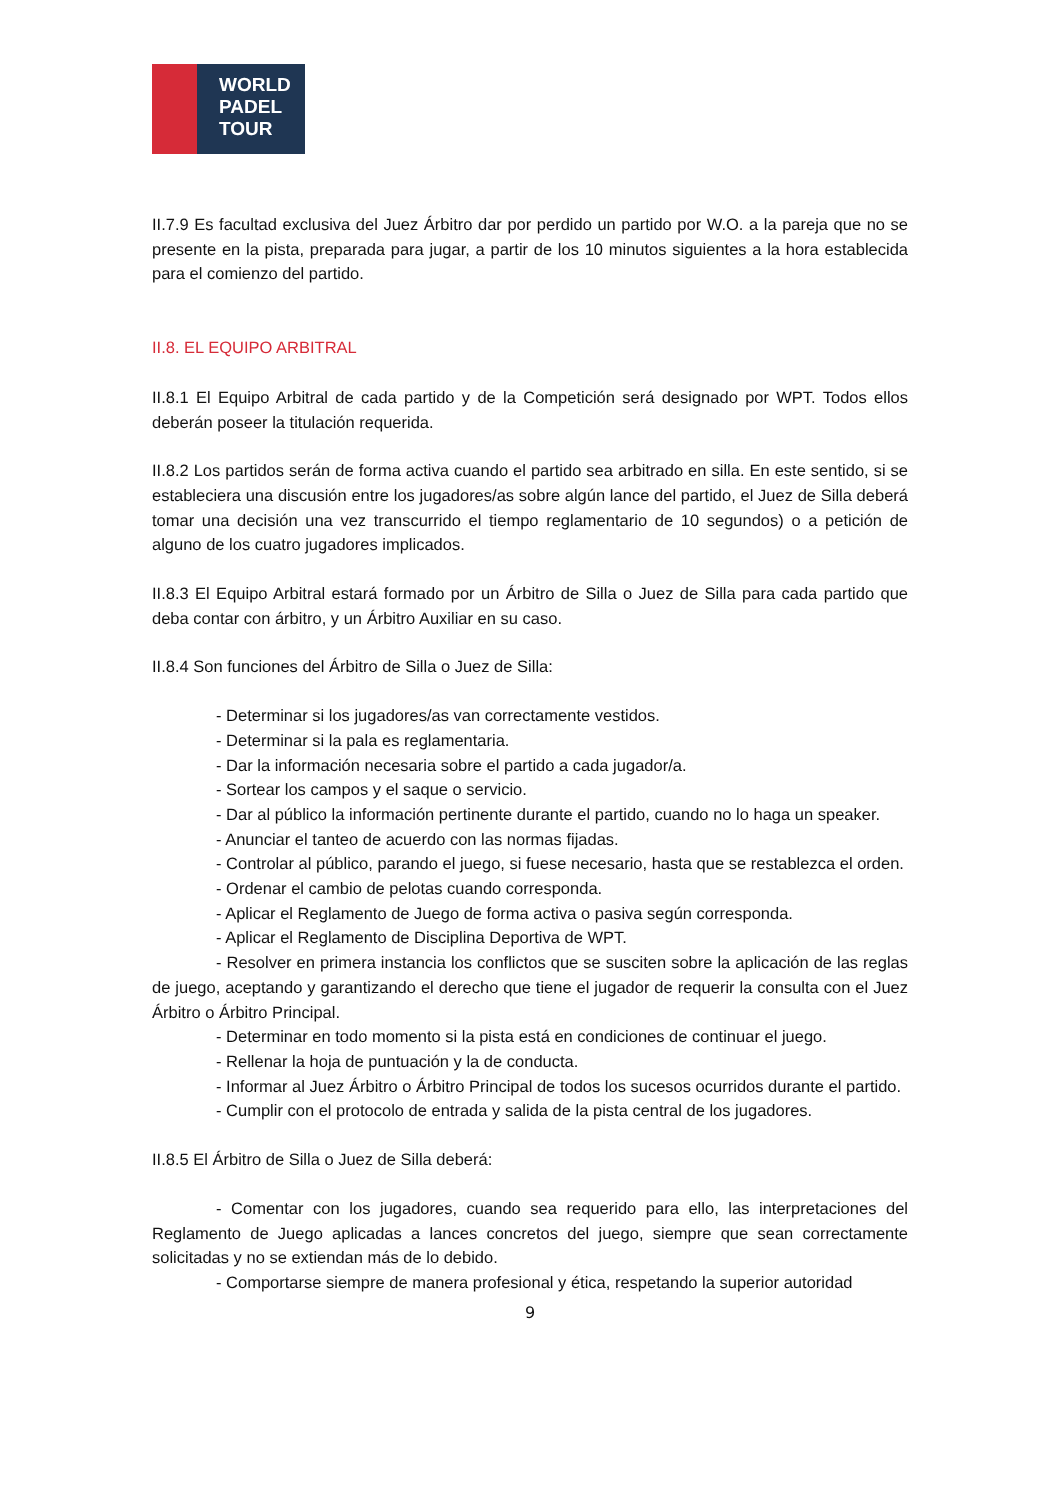WORLD
PADEL
TOUR
II.7.9 Es facultad exclusiva del Juez Árbitro dar por perdido un partido por W.O. a la pareja que no se presente en la pista, preparada para jugar, a partir de los 10 minutos siguientes a la hora establecida para el comienzo del partido.
II.8. EL EQUIPO ARBITRAL
II.8.1 El Equipo Arbitral de cada partido y de la Competición será designado por WPT. Todos ellos deberán poseer la titulación requerida.
II.8.2 Los partidos serán de forma activa cuando el partido sea arbitrado en silla. En este sentido, si se estableciera una discusión entre los jugadores/as sobre algún lance del partido, el Juez de Silla deberá tomar una decisión una vez transcurrido el tiempo reglamentario de 10 segundos) o a petición de alguno de los cuatro jugadores implicados.
II.8.3 El Equipo Arbitral estará formado por un Árbitro de Silla o Juez de Silla para cada partido que deba contar con árbitro, y un Árbitro Auxiliar en su caso.
II.8.4 Son funciones del Árbitro de Silla o Juez de Silla:
- Determinar si los jugadores/as van correctamente vestidos.
- Determinar si la pala es reglamentaria.
- Dar la información necesaria sobre el partido a cada jugador/a.
- Sortear los campos y el saque o servicio.
- Dar al público la información pertinente durante el partido, cuando no lo haga un speaker.
- Anunciar el tanteo de acuerdo con las normas fijadas.
- Controlar al público, parando el juego, si fuese necesario, hasta que se restablezca el orden.
- Ordenar el cambio de pelotas cuando corresponda.
- Aplicar el Reglamento de Juego de forma activa o pasiva según corresponda.
- Aplicar el Reglamento de Disciplina Deportiva de WPT.
- Resolver en primera instancia los conflictos que se susciten sobre la aplicación de las reglas de juego, aceptando y garantizando el derecho que tiene el jugador de requerir la consulta con el Juez Árbitro o Árbitro Principal.
- Determinar en todo momento si la pista está en condiciones de continuar el juego.
- Rellenar la hoja de puntuación y la de conducta.
- Informar al Juez Árbitro o Árbitro Principal de todos los sucesos ocurridos durante el partido.
- Cumplir con el protocolo de entrada y salida de la pista central de los jugadores.
II.8.5 El Árbitro de Silla o Juez de Silla deberá:
- Comentar con los jugadores, cuando sea requerido para ello, las interpretaciones del Reglamento de Juego aplicadas a lances concretos del juego, siempre que sean correctamente solicitadas y no se extiendan más de lo debido.
- Comportarse siempre de manera profesional y ética, respetando la superior autoridad
9